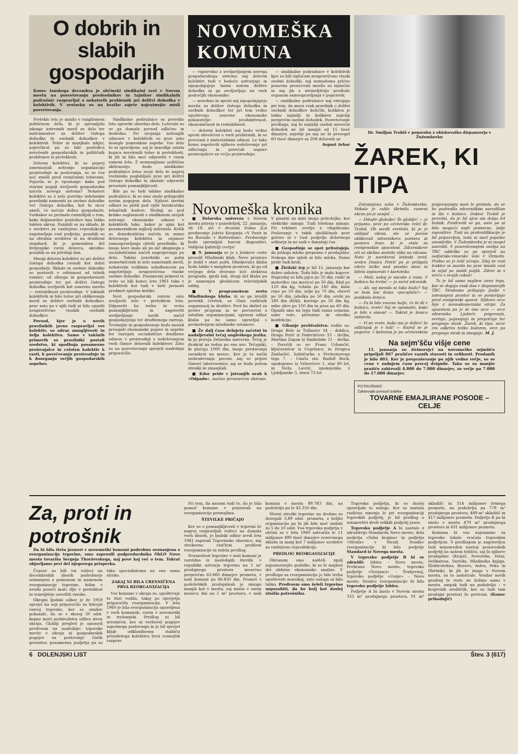O dobrih in slabih gospodarjih
Konec lanskega decembra je občinski sindikalni svet v Novem mestu na posvetovanju predsednikov in tajnikov sindikalnih podružnic razpravljal o nekaterih problemih pri delitvi dohodka v kolektivih. V sestavku so na kratko zajete najvažnejše misli posvetovanja.
Preteklo leto je minilo v razgibanem političnem delu, ki je spremljalo iskanje ustreznih meril za delo ter instrumentov za delitev čistega dohodka in osebnih dohodkov v kolektivih. Težav ni manjkalo nikjer, največkrat pa so bile posledica nerešenih gospodarskih in političnih problemov iz preteklosti.
Delovni kolektivi, ki so poprej zanemarjali notranjo organizacijo proizvodnje in poslovanja, so se čez noč znašli pred resničnimi težavami. Pojavilo se je vprašanje: kako pod starimi pogoji uveljaviti gospodarska načela novega sistema? Nekateri kolektivi so z zelo površno izdelanimi pravilniki nameniti za osebne dohodke več čistega dohodka, kot bi sicer smeli, če nočejo dobro gospodariti. Vsekakor so premalo razmišljali o tem, kako daljnosežne posledice ima lahko takšen ukrep. Pozabili so na sklade, ki s sredstvi za razširjeno reprodukcijo zagotavljajo rast podjetja, pozabili so na obratna sredstva in na družbeni standard, ki je pomemben del življenjske ravni delavca, skratka: pozabili so na jutrišnji dan.
Mnogi delovni kolektivi so pri delitvi čistega dohodka ravnali kot dobri gospodarji. Sklade in osebne dohodke so postavili v odvisnost od tržnih razmer, od obsega in gospodarnosti proizvodnje ter pri delitvi čistega dohodka uveljavili kot osnovno merilo — rentabilnost proizvodnje. V takšnih kolektivih ni bilo težav pri oblikovanju meril za delitev osebnih dohodkov, prav zato pa v njih tudi ni bilo opaziti neupravičeno visokih osebnih dohodkov.
Povsod, kjer je o novih pravilnikih javno razpravljal ves kolektiv, so odraz zmogljivosti in želja kolektiva. Samo v takšnih primerih so pravilniki postali sredstvo, ki spodbuja posamezne proizvajalce in celoten kolektiv k rasti, k povečevanju proizvodnje in k doseganju večjih gospodarskih uspehov.
Sindikalne podružnice so preteklo leto opravile obsežno delo. Lotevale so se ga domala povsod odločno in dosledno. Pri urejanju notranjih odnosov v kolektivih so prav zato dosegle pomembne uspehe. Vse delo še ni opravljeno, saj je marsikje ostala kopica nerešenih težav iz preteklosti, ki jih ni bilo moč odpraviti v enem samem letu. Z nezmanjšano politično aktivnostjo bodo sindikalne podružnice letos svoje delo še naprej vsebinsko poglabljale prav pri delitvi čistega dohodka in skušale odpraviti preostale pomanjkljivosti.
Bile pa so tudi takšne sindikalne podružnice, ki se niso znale prilagoditi novim pogojem dela. Njihovi izvršni odbori so prišli pod vpliv birokratsko tehničnih kadrov. Slednji so pod krinko soglasnosti s sindikatom urejali notranje ekonomske odnose v kolektivih tako, kakor je njim kot posameznikom najbolj ustrezalo. Kršili so demokratična načela in mimo delovnega kolektiva in organov samoupravljanja oživili pravilnike, ki imajo bore malo ali pa nič skupnega s socialističnimi načeli nagrajevanja po delu. Takšni pravilniki so polni izumetničenih in zelo zamotanih meril, nekaterim vodilnim uslužbencem pa zagotavljajo neupravičeno visoke osebne dohodke. Posamezni primeri te vrste so bili konec leta 1961 tako v kolektivih kot tudi v širši javnosti predmet splošne kritike.
Novi gospodarski sistem smo uveljavili šele v preteklem letu. Odpraviti bo treba še vrsto pomanjkljivosti in zagotoviti uveljavljanje novih načel gospodarjenja ter družbenega razvoja. Treznejše in gospodarneje bodo morali presojati ekonomske pojave in uspehe ter razvijati socialistične družbene odnose v proizvodnji s sodelovanjem vseh članov delovnih kolektivov. Zato so na posvetovanju sprejeli naslednja priporočila:
NOVOMEŠKA
KOMUNA
— vzporedno z uveljavljanjem novega gospodarskega sistema naj delovni kolektivi tudi v bodoče ustvarjajo in izpopolnjujejo lastni sistem delitve dohodka in ga uveljavljajo na vseh področjih ekonomike;
— nenehno in sproti naj izpopolnjujejo merila za delitev čistega dohodka in osebnih dohodkov ter pri tem vedno upoštevajo osnovne ekonomske pokazatelje: produktivnost, ekonomičnost in rentabilnost;
— delovni kolektivi naj bodo vedno sproti obveščeni o vseh problemih, ki so povezani z materialnimi odnosi. Le tako bomo zagotovili njihovo sodelovanje pri odločanju in povečali napore proizvajalcev za večjo proizvodnjo;
— sindikalne podružnice v kolektivih kjer so bili izplačani neupravičeno visoki osebni dohodki, naj nemudoma prično ponovno proučevati merila za izplačilo in naj jih z utemeljitvijo predlože organom samoupravljanja v popravek;
— sindikalne podružnice naj vztrajajo pri tem, da mora vsak pravilnik o delitvi osebnih dohodkov določiti, kolikšen je lahko najnižji in kolikšen najvišji povprečni osebni dohodek. Posvetovanje predlaga, naj bi najnižji osebni mesečni dohodek ne bil manjši od 15 tisoč dinarjev, najvišji pa naj ne bi presegel 60 tisoč dinarjev za 208 delovnih ur.
Avgust Avbar
Novomeška kronika
■ Delavska univerza v Novem mestu prireja v ponedeljek, 22. januarja, ob 18. uri v dvorani Doma JLA predavanje Jožeta Kregarja »V Pariz in na floriado v Rotterdam«. Predavanje bodo spremljali barvni diapozitivi. Vabljeni ljubitelji cvetja!
■ 9. januarja se je z Jenkove ceste preselil Mladinski klub. Nove prostore je dobil v stari pošti. Obiskovalci kluba bodo lahko v manjšem prostoru, ki ga od večjega dela dvorane loči steklena pregrada, igrali šah, drugi del kluba pa je namenjen gledalcem televizijskih oddaj.
■ V programskem svetu Mladinskega kluba, ki so ga izvolili pretekli četrtek, so člani različnih organizacij in društev. Svet bo skrbel za pester program in se povezoval z ostalimi organizacijami, upravni odbor kluba pa bo samo upravljal s premoženjem mladinske ustanove.
■ Že dalj časa delujeta začetni in nadaljevalni tečaj angleškega jezika, ki ju prireja Delavska univerza. Tečaj je dvakrat na teden po eno uro. Tečajniki, ki plačajo 1000 din, imajo predavanja osemkrat na mesec. Ker je ta način izobraževanja poceni, naj se prijavi čimveč interesentov, saj se bodo potem stroški še zmanjšali.
■ Kdor pride v jutranjih urah k »Odpadu«, močno presenečen obstane. V pisarni na mizi imajo petrolejko, ker elektrike nimajo. Tudi telefona nimajo. Pri tehtnici svetijo z vžigalicami. Poslovanje v takih okoliščinah prav gotovo ni v čast podjetju državnega sektorja in ne sodi v današnji čas.
■ Gospodinje se spet pritožujejo, da prihaja mleko prepozno v prodajalno. Nekega dne sploh ni bilo mleka. Pozno pride tudi kruh.
■ Živilski trg je bil 15. januarja kar dobro založen. Toda bilo je malo kupcev. Naprodaj so bila jajca po 35 din, radič in motovilec (na merico) po 50 din, fižol po 120 din kg, čebula po 140 din, kislo repo po 50 din, zelje po 70 din, ohrovt po 50 din, jabolka po 50 din, orehi po 180 din (firkl), korenje po 50 din kg, suhe slive po 150 din in pesa po 60 din. Opazili smo na trgu tudi razna semena, suhe rože, pletenine in otroško konfekcijo.
■ Gibanje prebivalstva: rodile so: Draga Bele iz Trdinove 34 – deklico, Draga Perić iz Paderšičeve 33 – dečka, Martina Zupan iz Smihelske 11 – dečka. – Poročili so se: Franc Urbančič, ključavničar iz Cegelnice, in Dragica Znidaršič, bolničarka s Prešernovega trga 7. – Umrla sta: Rudolf Bock, upokojenec iz Vrhovčeve 1, star 80 let, in Neža Lavrič, upokojenka z Ljubljanske 5, stara 72 let.
Dr. Smiljan Trobiš v pomenku z obiskovalko dispanzerja v Žužemberku
ŽAREK, KI TIPA
Zatemnjena soba v Žužemberku. Stikalo je rahlo škrtnilo, rumeni ekran pa je zasijal ...
— Dihajte globoko! Še globlje! — je prijazno, prav po očetovsko velel dr. Trobiš. Ob medli svetlobi, ki jo je oddajal ekran, sta se počasi oblikovali zdravnikova postava in postava žene, ki je stala za rentgenskim aparatom. Zdravnikove oči so skrbno motrile sliko na ekranu. Nato je narekoval latinski izvid, sestra Danica Petrič pa je prižgala rdečo lučko nad pisalno mizo in hitela zapisovati v kartoteko.
— Mati, nekaj je narobe z vami. V bolnico bo treba! — je začel zdravnik.
— Ah, saj menda ni tako hudo? Saj se bom kar doma »pocajtala!« — poizkuša ženica.
— Pa bi bilo vseeno bolje, če bi šli v bolnico, veste! Saj se spomnite, kako je bilo s sinom! — Takrat je ženica zažarela.
— Vi ne veste, kako mu je dobro! In odličnjak je v šoli! — Razvil se je pogovor, v katerem je po očetovskem prigovarjanju mati le pristala, da se bo podredila zdravniškim navodilom in šla v bolnico. Doktor Trobiš je povedal, da je bil njen sin dolgo let bolnik. Pozdravili so ga, nato pa ni bilo mogoče najti primerne, lažje zaposlitve. Tudi na prekvalifikacijo je bil pripravljen, toda ni imel popolne osemletke. V Žužemberku je ni mogel narediti. S posredovanjem osebja na TBC oddelku so ga sprejeli na sadjarsko-vinarsko šolo v Ormožu. Pridno se je lotil učenja. Zdaj že vozi traktor in morda bo prav kmalu oral in sejal po naših poljih. Zdrav in s srečo v svojih rokah!
To je bil samo majhen izrez tega, kar se dogaja vsak dan v dispanzerjih TBC. Strahoma prihajajo ljudje v zatemnjeni prostor in se postavljajo pred rentgenski aparat. Njihovo srce bije z neenakomernimi utripi. Za aparatom pa je še eno srce — srce zdravnika. Ljubeče prigovarja, svetuje, pojasnjuje in prepričuje ter preganja strah. Žarek, ki tipa, sicer res odkriva težko bolezen, srce pa preganja strah in zmaguje. M. J.
Na sejm'šču višje cene
15. januarja so živinorejci na novomeško sejmišče pripeljali 867 prašičev raznih starosti in velikosti. Prodanih je bilo 803. Ker je povpraševanje po njih vedno večje, so se cene v zadnjem času precej dvignile. Tako so za manjše prašiče zahtevali 4.800 do 7.000 dinarjev, za večje pa 7.000 do 17.000 dinarjev.
POTROŠNIKI!
Zahtevajte povsod izdelke
TOVARNE EMAJLIRANE POSODE – CELJE
Za, proti in potrošnik
Da bi bila širša javnost v novomeški komuni podrobno seznanjena z reorganizacijo trgovine, smo zaprosili podpredsednika ObLO Novo mesto tovariša Sergeja Thorževskega, naj pove kaj več o tem. Tokrat objavljamo prvi del njegovega prispevka.
Čeprav so bili vsi volivci na decembrskih zborih podrobneje seznanjeni s pomenom in namenom reorganizacije trgovine, želim v uvodu poseči malo dlje v preteklost in temeljiteje osvetliti vzroke.
Okrajni ljudski odbor je že 1959 sprejel na seji priporočilo za hitrejši razvoj trgovine, ker so analize pokazale, da se v skoraj 30 odst. kupne moči prebivalstva odliva izven okraja. Globlji pregled je opozoril predvsem na naslednje: trgovske mreže v okraju ni gospodarskih pogojev za poslovanje čistih grosistov, posamezna podjetja pa so tako specializirana na eno samo stroko.
ZAKAJ NI BILA URESNIČENA PRVA REORGANIZACIJA
Vse komune v okraju so, upoštevaje ta štiri vodila, takoj po sprejetju priporočila reorganizacijo. V letu 1960 je bila reorganizacija opravljena v vseh komunah, razen v novomeški in trebanjski. Predlog ni bil uresničen, ker ni vseboval pogojev uspešnega poslovanja in je bil sprejet kljub odklonilnemu stališču prizadetega kolektiva brez resnejših razprav.
Pri tem, da moram tudi to, da je bila pomoč komune v pripravah na reorganizacijo premajhna.
ŠTEVILKE PRIČAJO
Ker so o pomanjkljivosti v trgovini še naprej razpravljali volivci na domala vseh zborih, je ljudski odbor sredi leta 1961 zaprosil Trgovinsko zbornico, naj strokovno razčleni problem reorganizacije in izdela predlog.
Nerazvitost trgovine v naši komuni je razvidna iz naslednjih številk: v republiki ustvarja trgovina na 1 m² prodajnega prostora mesečno povprečno 63.860 dinarjev prometa, v naši komuni pa 66.850 din. Promet v podeželskih prodajalnah je mnogo manjši kot v mestu, saj znaša v enem mesecu dni na 1 m² prostora, v naši komuni v mestu 89.783 din, na podeželju pa le 43.350 din.
Slovni stroški trgovine na drobno so dosegali 3,89 odst. prometa, z boljšo organizacijo pa bi jih bilo moč znižati za 5 do 10 odst. Vsa trgovska podjetja v občini so v letu 1960 ustvarila le 11 milijonov 490 tisoč dinarjev rezervnega sklada in manj kot 7 milijonov sredstev za razširjeno reprodukcijo.
PREDLOG REORGANIZACIJE
Občanom smo našteli zgolj najosnovnejše podatke, ki so le majhen del obširne ekonomske analize. V predlogu za reorganizacijo je bilo treba upoštevati marsikaj, zato naloga ni bila lahka. Predvsem smo želeli trgovino usposobiti, da bo bolj kot doslej služila potrošniku.
Trgovska podjetja, ki so doslej opravljala to nalogo. Ker so nastala različna mnenja le pri reorganizaciji trgovskih podjetij, je bil predlog o ustanovitvi dveh velikih podjetij jasen.
Trgovsko podjetje A bi nastalo z združitvijo Standarda Novo mesto, dela podjetja »Suha krajina« in podjetja »Straža« v Straži. Nosilec reorganizacije bi bilo podjetje Standard iz Novega mesta.
V trgovsko podjetje B bi se združili: Izbira – Novo mesto, Prehrana Novo mesto, trgovsko podjetje »Gorjanci« – Šentjernej, trgovsko podjetje »Usnje« – Novo mesto. Nosilec reorganizacije bi bilo trgovsko podjetje Izbira.
Podjetje A bi imelo v Novem mestu 333 m² prodajnega prostora, 91 m² skladišč in 314 milijonov letnega prometa, na podeželju pa 779 m² prodajnega prostora, 489 m² skladišč in 417 milijonov prometa. Podjetje B pa bi imelo v mestu 479 m² prodajnega prostora in 631 milijonov prometa.
Komuna bi vso najemnino za trgovske lokale vračala trgovskim podjetjem. S predlogom je zagotovljen tudi neposreden nastop proizvodnih podjetij na našem tržišču, saj bi njihove prodajalne (Krojač, Novoteks, Velur, Delikatesa, Varteks, Mladinska knjiga, Elektrotehna, Borovo, Astra, Peko in Obrtnik), ki jih že imajo v Novem mestu, za to zadoščale. Vendar novih gradenj te vrste ne želimo samo v mestu, ampak tudi na podeželju – v krajevnih središčih, ker so tudi tam prodajni prostori že pretesni. (Konec prihodnjič)
6 DOLENJSKI LIST Štev. 3 (617)